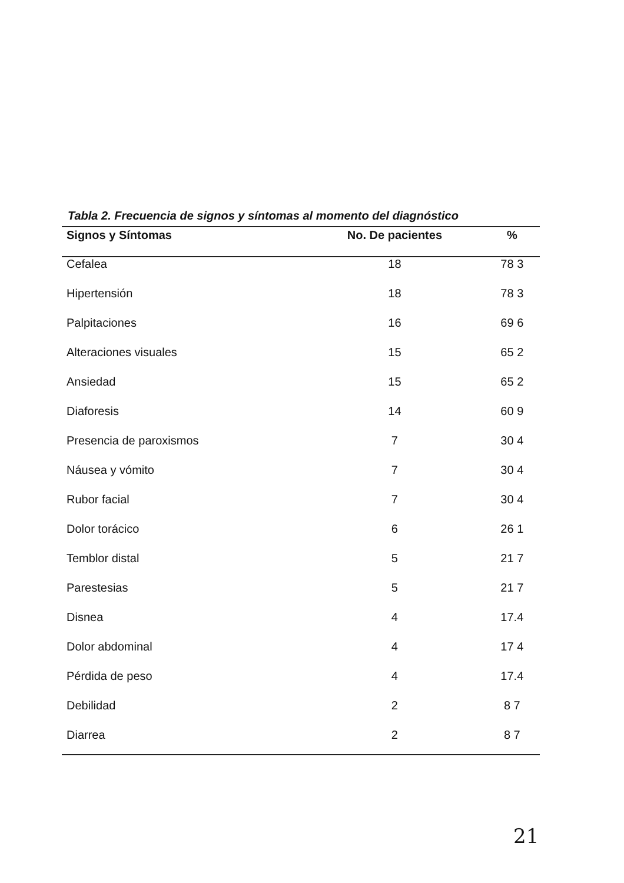Tabla 2. Frecuencia de signos y síntomas al momento del diagnóstico
| Signos y Síntomas | No. De pacientes | % |
| --- | --- | --- |
| Cefalea | 18 | 78 3 |
| Hipertensión | 18 | 78 3 |
| Palpitaciones | 16 | 69 6 |
| Alteraciones visuales | 15 | 65 2 |
| Ansiedad | 15 | 65 2 |
| Diaforesis | 14 | 60 9 |
| Presencia de paroxismos | 7 | 30 4 |
| Náusea y vómito | 7 | 30 4 |
| Rubor facial | 7 | 30 4 |
| Dolor torácico | 6 | 26 1 |
| Temblor distal | 5 | 21 7 |
| Parestesias | 5 | 21 7 |
| Disnea | 4 | 17.4 |
| Dolor abdominal | 4 | 17 4 |
| Pérdida de peso | 4 | 17.4 |
| Debilidad | 2 | 8 7 |
| Diarrea | 2 | 8 7 |
21